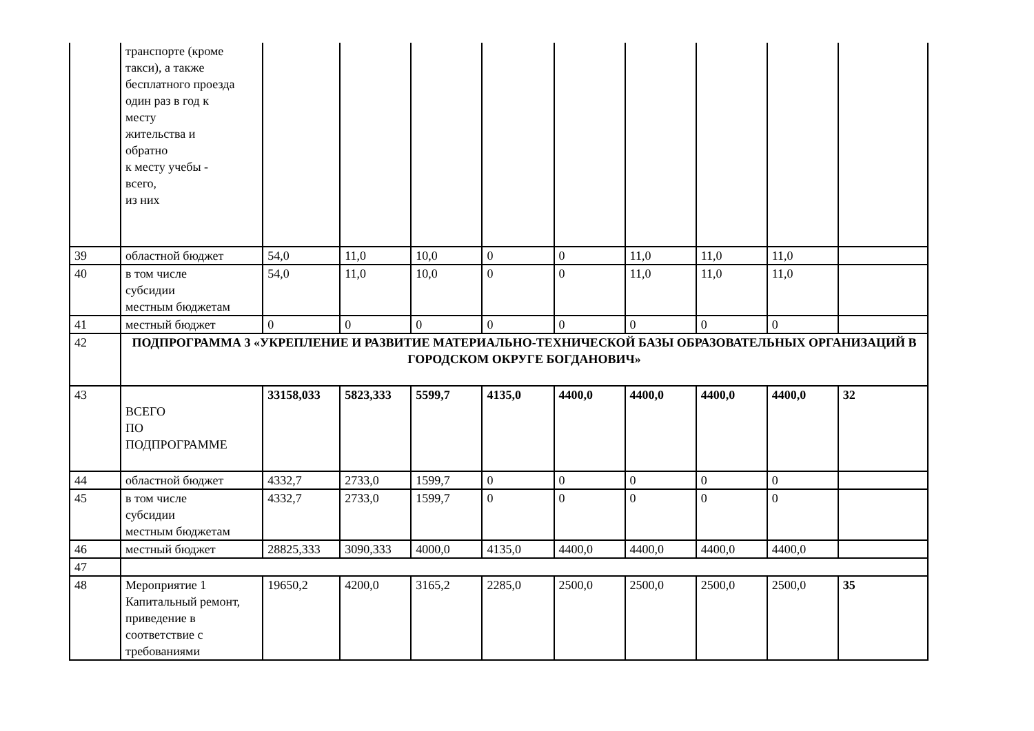| | транспорте (кроме такси), а также бесплатного проезда один раз в год к месту жительства и обратно к месту учебы - всего, из них | | | | | | | | | |
| 39 | областной бюджет | 54,0 | 11,0 | 10,0 | 0 | 0 | 11,0 | 11,0 | 11,0 | |
| 40 | в том числе субсидии местным бюджетам | 54,0 | 11,0 | 10,0 | 0 | 0 | 11,0 | 11,0 | 11,0 | |
| 41 | местный бюджет | 0 | 0 | 0 | 0 | 0 | 0 | 0 | 0 | |
| 42 | ПОДПРОГРАММА 3 «УКРЕПЛЕНИЕ И РАЗВИТИЕ МАТЕРИАЛЬНО-ТЕХНИЧЕСКОЙ БАЗЫ ОБРАЗОВАТЕЛЬНЫХ ОРГАНИЗАЦИЙ В ГОРОДСКОМ ОКРУГЕ БОГДАНОВИЧ» | | | | | | | | | |
| 43 | ВСЕГО ПО ПОДПРОГРАММЕ | 33158,033 | 5823,333 | 5599,7 | 4135,0 | 4400,0 | 4400,0 | 4400,0 | 4400,0 | 32 |
| 44 | областной бюджет | 4332,7 | 2733,0 | 1599,7 | 0 | 0 | 0 | 0 | 0 | |
| 45 | в том числе субсидии местным бюджетам | 4332,7 | 2733,0 | 1599,7 | 0 | 0 | 0 | 0 | 0 | |
| 46 | местный бюджет | 28825,333 | 3090,333 | 4000,0 | 4135,0 | 4400,0 | 4400,0 | 4400,0 | 4400,0 | |
| 47 | | | | | | | | | | |
| 48 | Мероприятие 1 Капитальный ремонт, приведение в соответствие с требованиями | 19650,2 | 4200,0 | 3165,2 | 2285,0 | 2500,0 | 2500,0 | 2500,0 | 2500,0 | 35 |